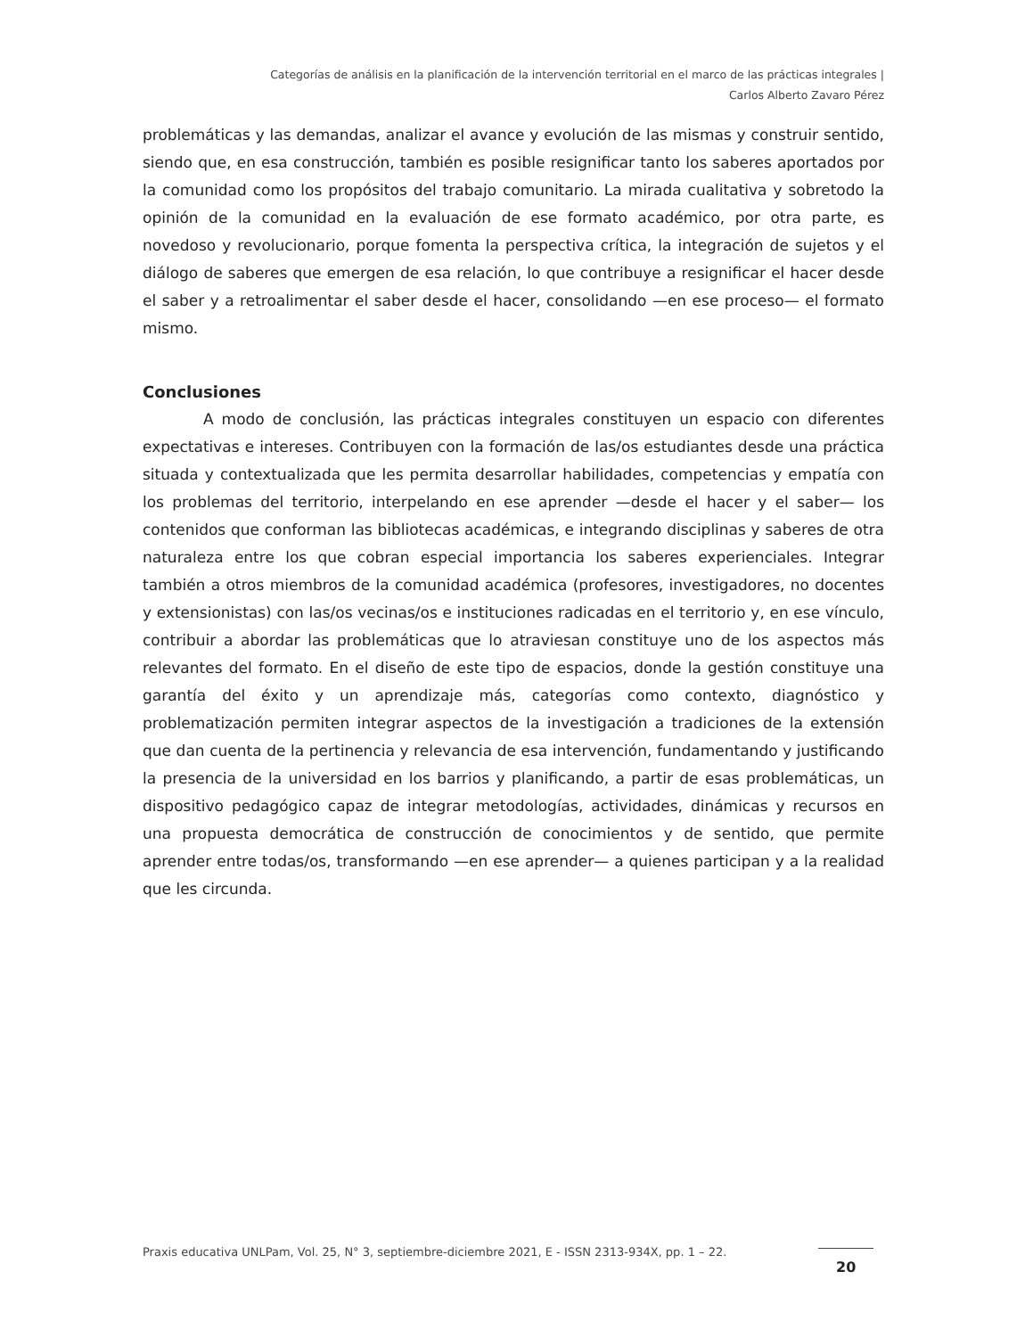Categorías de análisis en la planificación de la intervención territorial en el marco de las prácticas integrales |
Carlos Alberto Zavaro Pérez
problemáticas y las demandas, analizar el avance y evolución de las mismas y construir sentido, siendo que, en esa construcción, también es posible resignificar tanto los saberes aportados por la comunidad como los propósitos del trabajo comunitario. La mirada cualitativa y sobretodo la opinión de la comunidad en la evaluación de ese formato académico, por otra parte, es novedoso y revolucionario, porque fomenta la perspectiva crítica, la integración de sujetos y el diálogo de saberes que emergen de esa relación, lo que contribuye a resignificar el hacer desde el saber y a retroalimentar el saber desde el hacer, consolidando —en ese proceso— el formato mismo.
Conclusiones
A modo de conclusión, las prácticas integrales constituyen un espacio con diferentes expectativas e intereses. Contribuyen con la formación de las/os estudiantes desde una práctica situada y contextualizada que les permita desarrollar habilidades, competencias y empatía con los problemas del territorio, interpelando en ese aprender —desde el hacer y el saber— los contenidos que conforman las bibliotecas académicas, e integrando disciplinas y saberes de otra naturaleza entre los que cobran especial importancia los saberes experienciales. Integrar también a otros miembros de la comunidad académica (profesores, investigadores, no docentes y extensionistas) con las/os vecinas/os e instituciones radicadas en el territorio y, en ese vínculo, contribuir a abordar las problemáticas que lo atraviesan constituye uno de los aspectos más relevantes del formato. En el diseño de este tipo de espacios, donde la gestión constituye una garantía del éxito y un aprendizaje más, categorías como contexto, diagnóstico y problematización permiten integrar aspectos de la investigación a tradiciones de la extensión que dan cuenta de la pertinencia y relevancia de esa intervención, fundamentando y justificando la presencia de la universidad en los barrios y planificando, a partir de esas problemáticas, un dispositivo pedagógico capaz de integrar metodologías, actividades, dinámicas y recursos en una propuesta democrática de construcción de conocimientos y de sentido, que permite aprender entre todas/os, transformando —en ese aprender— a quienes participan y a la realidad que les circunda.
Praxis educativa UNLPam, Vol. 25, N° 3, septiembre-diciembre 2021, E - ISSN 2313-934X, pp. 1 – 22.
20